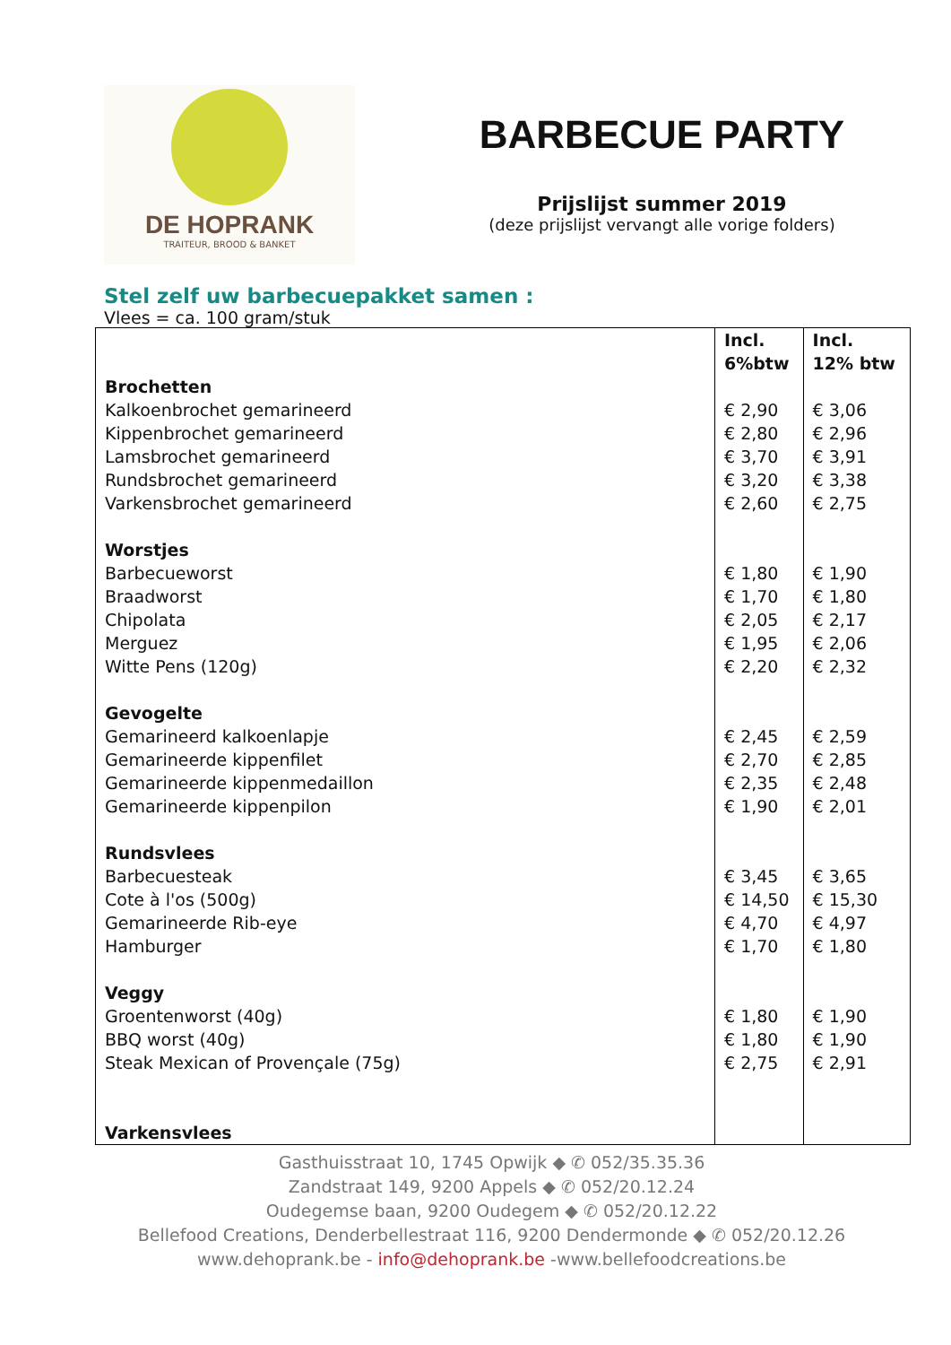DE HOPRANK
TRAITEUR, BROOD & BANKET
BARBECUE PARTY
Prijslijst summer 2019
(deze prijslijst vervangt alle vorige folders)
Stel zelf uw barbecuepakket samen :
Vlees = ca. 100 gram/stuk
| Brochetten Kalkoenbrochet gemarineerd Kippenbrochet gemarineerd Lamsbrochet gemarineerd Rundsbrochet gemarineerd Varkensbrochet gemarineerd Worstjes Barbecueworst Braadworst Chipolata Merguez Witte Pens (120g) Gevogelte Gemarineerd kalkoenlapje Gemarineerde kippenfilet Gemarineerde kippenmedaillon Gemarineerde kippenpilon Rundsvlees Barbecuesteak Cote à l'os (500g) Gemarineerde Rib-eye Hamburger Veggy Groentenworst (40g) BBQ worst (40g) Steak Mexican of Provençale (75g) Varkensvlees | Incl. 6%btw € 2,90 € 2,80 € 3,70 € 3,20 € 2,60 € 1,80 € 1,70 € 2,05 € 1,95 € 2,20 € 2,45 € 2,70 € 2,35 € 1,90 € 3,45 € 14,50 € 4,70 € 1,70 € 1,80 € 1,80 € 2,75 | Incl. 12% btw € 3,06 € 2,96 € 3,91 € 3,38 € 2,75 € 1,90 € 1,80 € 2,17 € 2,06 € 2,32 € 2,59 € 2,85 € 2,48 € 2,01 € 3,65 € 15,30 € 4,97 € 1,80 € 1,90 € 1,90 € 2,91 |
Gasthuisstraat 10, 1745 Opwijk ◆ ✆ 052/35.35.36
Zandstraat 149, 9200 Appels ◆ ✆ 052/20.12.24
Oudegemse baan, 9200 Oudegem ◆ ✆ 052/20.12.22
Bellefood Creations, Denderbellestraat 116, 9200 Dendermonde ◆ ✆ 052/20.12.26
www.dehoprank.be - info@dehoprank.be -www.bellefoodcreations.be